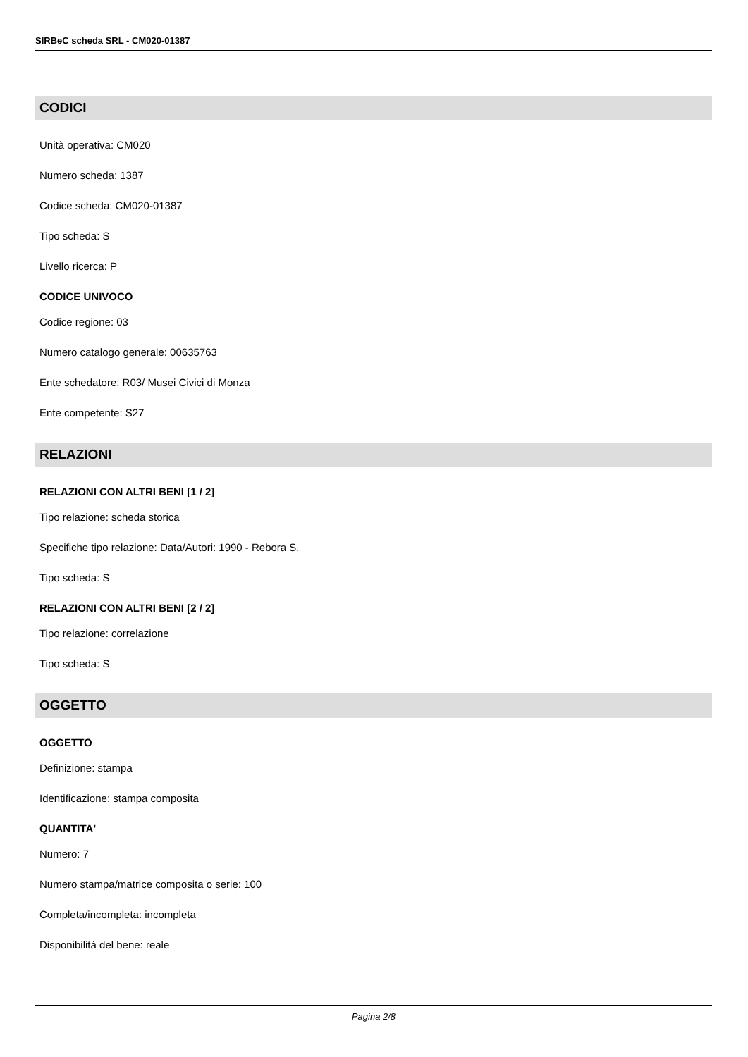SIRBeC scheda SRL - CM020-01387
CODICI
Unità operativa: CM020
Numero scheda: 1387
Codice scheda: CM020-01387
Tipo scheda: S
Livello ricerca: P
CODICE UNIVOCO
Codice regione: 03
Numero catalogo generale: 00635763
Ente schedatore: R03/ Musei Civici di Monza
Ente competente: S27
RELAZIONI
RELAZIONI CON ALTRI BENI [1 / 2]
Tipo relazione: scheda storica
Specifiche tipo relazione: Data/Autori: 1990 - Rebora S.
Tipo scheda: S
RELAZIONI CON ALTRI BENI [2 / 2]
Tipo relazione: correlazione
Tipo scheda: S
OGGETTO
OGGETTO
Definizione: stampa
Identificazione: stampa composita
QUANTITA'
Numero: 7
Numero stampa/matrice composita o serie: 100
Completa/incompleta: incompleta
Disponibilità del bene: reale
Pagina 2/8